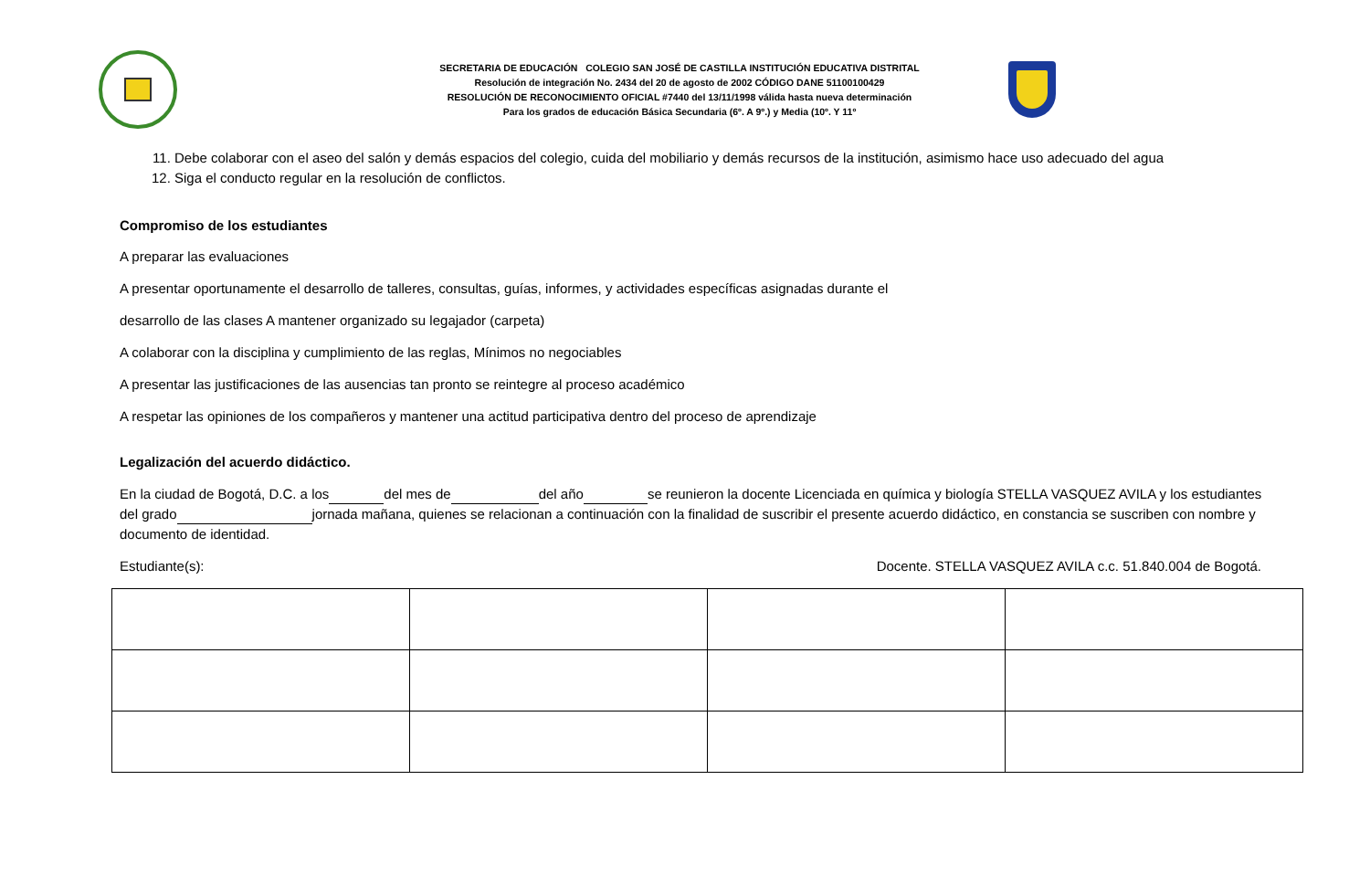SECRETARIA DE EDUCACIÓN COLEGIO SAN JOSÉ DE CASTILLA INSTITUCIÓN EDUCATIVA DISTRITAL
Resolución de integración No. 2434 del 20 de agosto de 2002 CÓDIGO DANE 51100100429
RESOLUCIÓN DE RECONOCIMIENTO OFICIAL #7440 del 13/11/1998 válida hasta nueva determinación
Para los grados de educación Básica Secundaria (6º. A 9º.) y Media (10º. Y 11º
11. Debe colaborar con el aseo del salón y demás espacios del colegio, cuida del mobiliario y demás recursos de la institución, asimismo hace uso adecuado del agua
12. Siga el conducto regular en la resolución de conflictos.
Compromiso de los estudiantes
A preparar las evaluaciones
A presentar oportunamente el desarrollo de talleres, consultas, guías, informes, y actividades específicas asignadas durante el
desarrollo de las clases A mantener organizado su legajador (carpeta)
A colaborar con la disciplina y cumplimiento de las reglas, Mínimos no negociables
A presentar las justificaciones de las ausencias tan pronto se reintegre al proceso académico
A respetar las opiniones de los compañeros y mantener una actitud participativa dentro del proceso de aprendizaje
Legalización del acuerdo didáctico.
En la ciudad de Bogotá, D.C. a los del mes de del año se reunieron la docente Licenciada en química y biología STELLA VASQUEZ AVILA y los estudiantes del grado jornada mañana, quienes se relacionan a continuación con la finalidad de suscribir el presente acuerdo didáctico, en constancia se suscriben con nombre y documento de identidad.
Estudiante(s): Docente. STELLA VASQUEZ AVILA c.c. 51.840.004 de Bogotá.